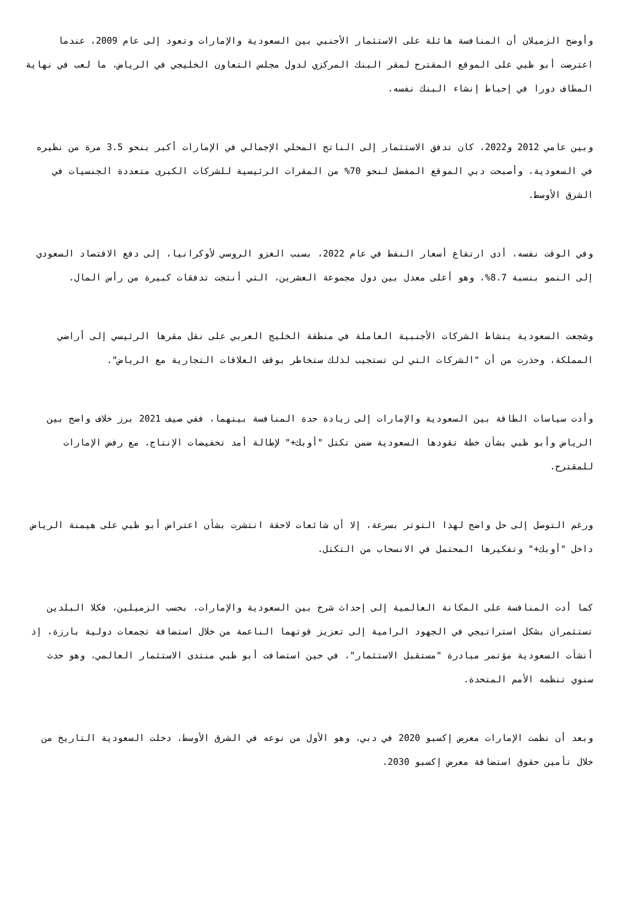وأوضح الزميلان أن المنافسة هائلة على الاستثمار الأجنبي بين السعودية والإمارات وتعود إلى عام 2009، عندما اعترضت أبو ظبي على الموقع المقترح لمقر البنك المركزي لدول مجلس التعاون الخليجي في الرياض، ما لعب في نهاية المطاف دورا في إحباط إنشاء البنك نفسه.
وبين عامي 2012 و2022، كان تدفق الاستثمار إلى الناتج المحلي الإجمالي في الإمارات أكبر بنحو 3.5 مرة من نظيره في السعودية، وأصبحت دبي الموقع المفضل لنحو 70% من المقرات الرئيسية للشركات الكبرى متعددة الجنسيات في الشرق الأوسط.
وفي الوقت نفسه، أدى ارتفاع أسعار النفط في عام 2022، بسبب الغزو الروسي لأوكرانيا، إلى دفع الاقتصاد السعودي إلى النمو بنسبة 8.7%، وهو أعلى معدل بين دول مجموعة العشرين، التي أنتجت تدفقات كبيرة من رأس المال.
وشجعت السعودية بنشاط الشركات الأجنبية العاملة في منطقة الخليج العربي على نقل مقرها الرئيسي إلى أراضي المملكة، وحذرت من أن "الشركات التي لن تستجيب لذلك ستخاطر بوقف العلاقات التجارية مع الرياض".
وأدت سياسات الطاقة بين السعودية والإمارات إلى زيادة حدة المنافسة بينهما، ففي صيف 2021 برز خلاف واضح بين الرياض وأبو ظبي بشأن خطة تقودها السعودية ضمن تكتل "أوبك+" لإطالة أمد تخفيضات الإنتاج، مع رفض الإمارات للمقترح.
ورغم التوصل إلى حل واضح لهذا التوتر بسرعة، إلا أن شائعات لاحقة انتشرت بشأن اعتراض أبو ظبي على هيمنة الرياض داخل "أوبك+" وتفكيرها المحتمل في الانسحاب من التكتل.
كما أدت المنافسة على المكانة العالمية إلى إحداث شرخ بين السعودية والإمارات، بحسب الزميلين، فكلا البلدين تستثمران بشكل استراتيجي في الجهود الرامية إلى تعزيز قوتهما الناعمة من خلال استضافة تجمعات دولية بارزة، إذ أنشأت السعودية مؤتمر مبادرة "مستقبل الاستثمار"، في حين استضافت أبو ظبي منتدى الاستثمار العالمي، وهو حدث سنوي تنظمه الأمم المتحدة.
وبعد أن نظمت الإمارات معرض إكسبو 2020 في دبي، وهو الأول من نوعه في الشرق الأوسط، دخلت السعودية التاريخ من خلال تأمين حقوق استضافة معرض إكسبو 2030.